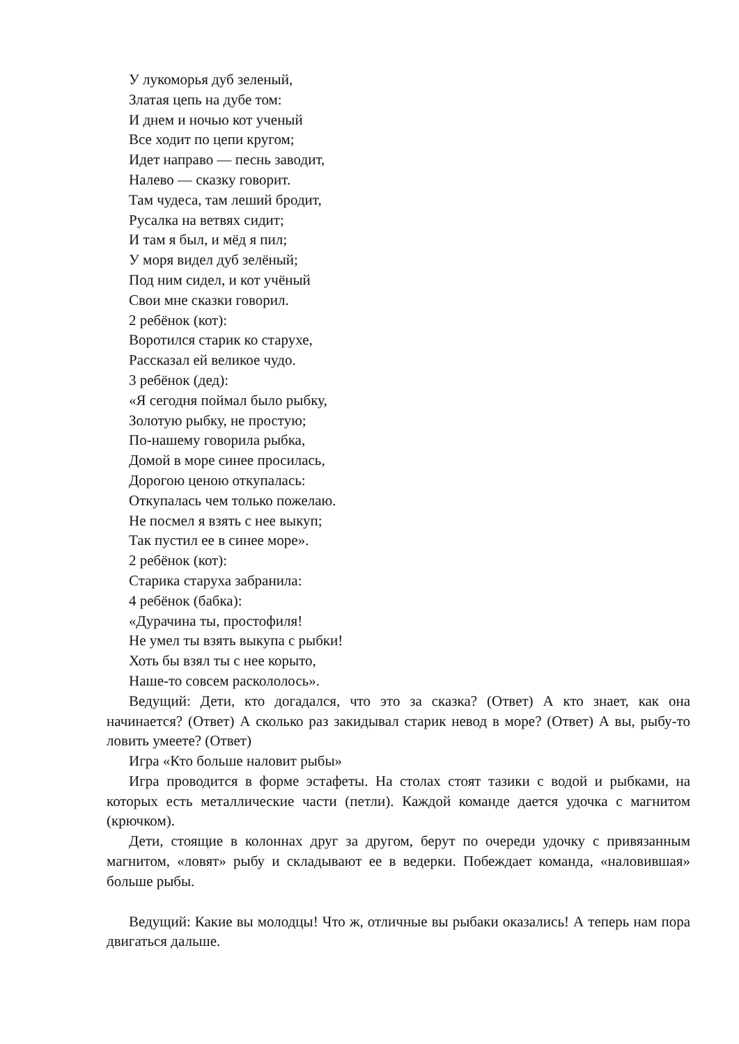У лукоморья дуб зеленый,
Златая цепь на дубе том:
И днем и ночью кот ученый
Все ходит по цепи кругом;
Идет направо — песнь заводит,
Налево — сказку говорит.
Там чудеса, там леший бродит,
Русалка на ветвях сидит;
И там я был, и мёд я пил;
У моря видел дуб зелёный;
Под ним сидел, и кот учёный
Свои мне сказки говорил.
2 ребёнок (кот):
Воротился старик ко старухе,
Рассказал ей великое чудо.
3 ребёнок (дед):
«Я сегодня поймал было рыбку,
Золотую рыбку, не простую;
По-нашему говорила рыбка,
Домой в море синее просилась,
Дорогою ценою откупалась:
Откупалась чем только пожелаю.
Не посмел я взять с нее выкуп;
Так пустил ее в синее море».
2 ребёнок (кот):
Старика старуха забранила:
4 ребёнок (бабка):
«Дурачина ты, простофиля!
Не умел ты взять выкупа с рыбки!
Хоть бы взял ты с нее корыто,
Наше-то совсем раскололось».
Ведущий: Дети, кто догадался, что это за сказка? (Ответ) А кто знает, как она начинается? (Ответ) А сколько раз закидывал старик невод в море? (Ответ) А вы, рыбу-то ловить умеете? (Ответ)
Игра «Кто больше наловит рыбы»
Игра проводится в форме эстафеты. На столах стоят тазики с водой и рыбками, на которых есть металлические части (петли). Каждой команде дается удочка с магнитом (крючком).
Дети, стоящие в колоннах друг за другом, берут по очереди удочку с привязанным магнитом, «ловят» рыбу и складывают ее в ведерки. Побеждает команда, «наловившая» больше рыбы.
Ведущий: Какие вы молодцы! Что ж, отличные вы рыбаки оказались! А теперь нам пора двигаться дальше.